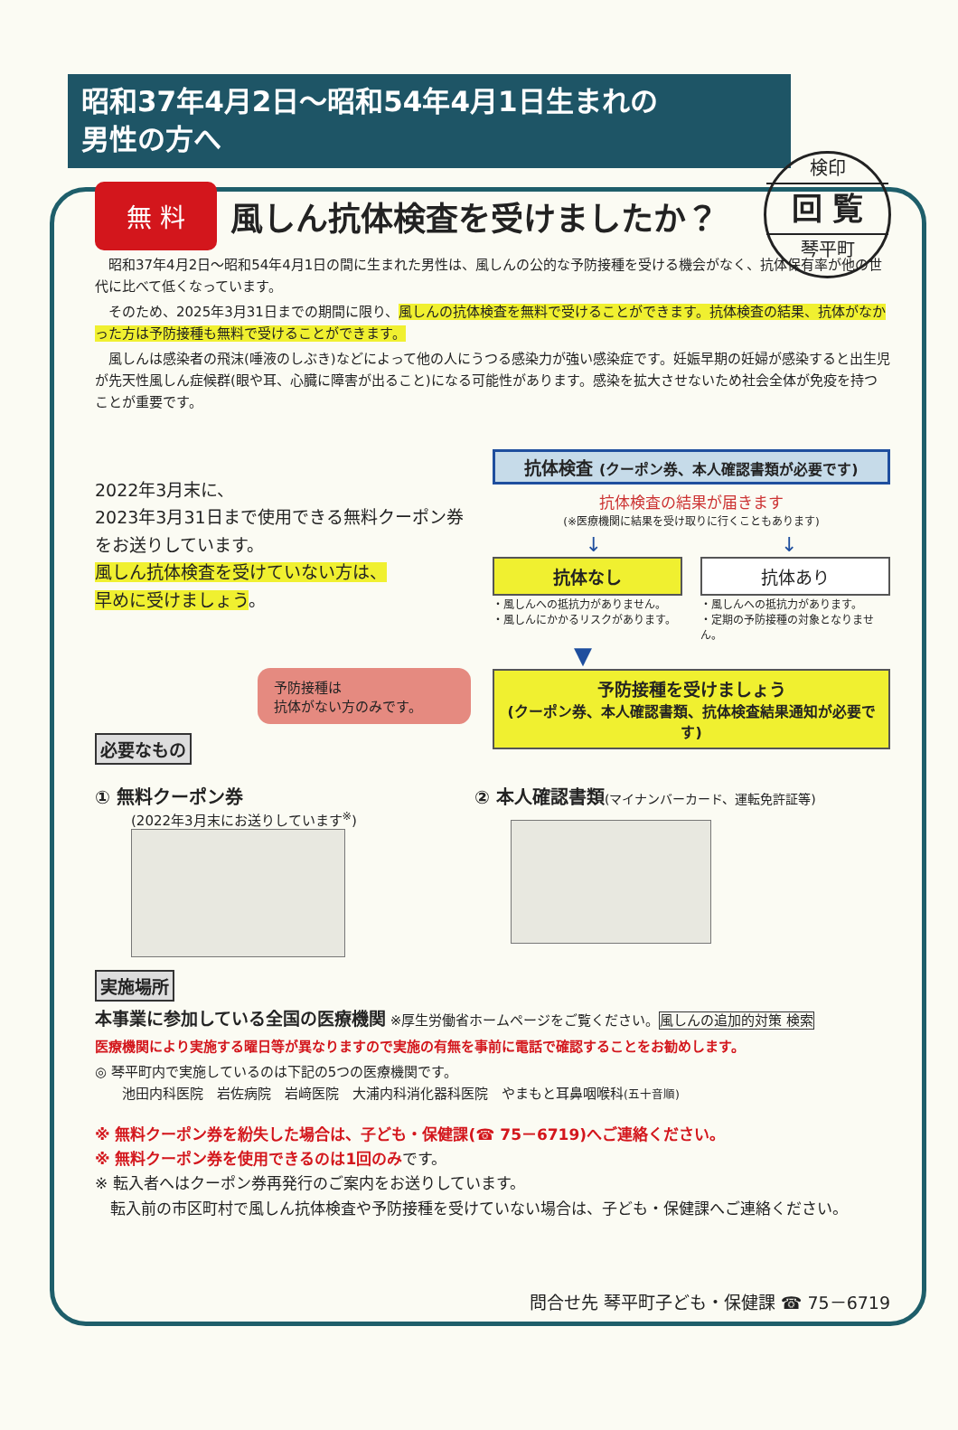昭和37年4月2日～昭和54年4月1日生まれの
男性の方へ
検印
回 覧
琴平町
無 料
風しん抗体検査を受けましたか？
　昭和37年4月2日～昭和54年4月1日の間に生まれた男性は、風しんの公的な予防接種を受ける機会がなく、抗体保有率が他の世代に比べて低くなっています。
　そのため、2025年3月31日までの期間に限り、風しんの抗体検査を無料で受けることができます。抗体検査の結果、抗体がなかった方は予防接種も無料で受けることができます。
　風しんは感染者の飛沫(唾液のしぶき)などによって他の人にうつる感染力が強い感染症です。妊娠早期の妊婦が感染すると出生児が先天性風しん症候群(眼や耳、心臓に障害が出ること)になる可能性があります。感染を拡大させないため社会全体が免疫を持つことが重要です。
2022年3月末に、
2023年3月31日まで使用できる無料クーポン券をお送りしています。
風しん抗体検査を受けていない方は、
早めに受けましょう。
抗体検査 (クーポン券、本人確認書類が必要です)
抗体検査の結果が届きます
(※医療機関に結果を受け取りに行くこともあります)
↓　　　　　　　　　↓
抗体なし
・風しんへの抵抗力がありません。
・風しんにかかるリスクがあります。
抗体あり
・風しんへの抵抗力があります。
・定期の予防接種の対象となりません。
▼
予防接種を受けましょう
(クーポン券、本人確認書類、抗体検査結果通知が必要です)
予防接種は
抗体がない方のみです。
必要なもの
① 無料クーポン券
(2022年3月末にお送りしています<sup>※</sup>)
② 本人確認書類(マイナンバーカード、運転免許証等)
実施場所
本事業に参加している全国の医療機関 ※厚生労働省ホームページをご覧ください。風しんの追加的対策 検索
医療機関により実施する曜日等が異なりますので実施の有無を事前に電話で確認することをお勧めします。
◎ 琴平町内で実施しているのは下記の5つの医療機関です。
　　池田内科医院　岩佐病院　岩﨑医院　大浦内科消化器科医院　やまもと耳鼻咽喉科(五十音順)
※ 無料クーポン券を紛失した場合は、子ども・保健課(☎ 75－6719)へご連絡ください。
※ 無料クーポン券を使用できるのは1回のみです。
※ 転入者へはクーポン券再発行のご案内をお送りしています。
　転入前の市区町村で風しん抗体検査や予防接種を受けていない場合は、子ども・保健課へご連絡ください。
問合せ先 琴平町子ども・保健課 ☎ 75－6719